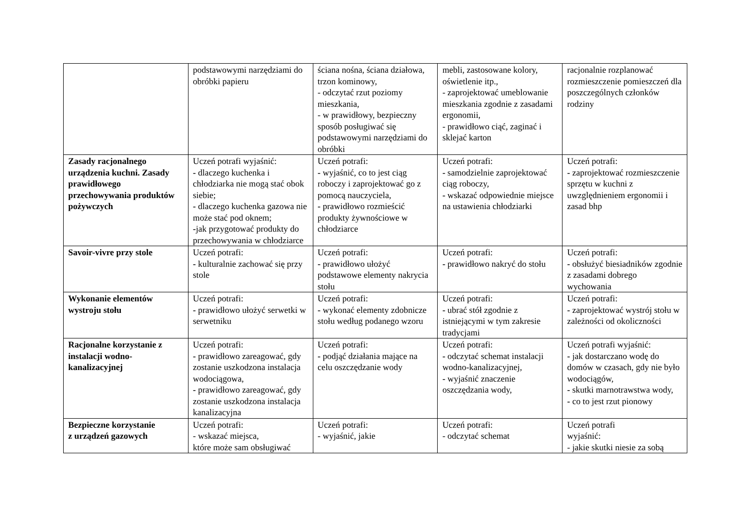| | podstawowymi narzędziami do obróbki papieru | ściana nośna, ściana działowa, trzon kominowy, - odczytać rzut poziomy mieszkania, - w prawidłowy, bezpieczny sposób posługiwać się podstawowymi narzędziami do obróbki | mebli, zastosowane kolory, oświetlenie itp., - zaprojektować umeblowanie mieszkania zgodnie z zasadami ergonomii, - prawidłowo ciąć, zaginać i sklejać karton | racjonalnie rozplanować rozmieszczenie pomieszczeń dla poszczególnych członków rodziny |
| Zasady racjonalnego urządzenia kuchni. Zasady prawidłowego przechowywania produktów pożywczych | Uczeń potrafi wyjaśnić: - dlaczego kuchenka i chłodziarka nie mogą stać obok siebie; - dlaczego kuchenka gazowa nie może stać pod oknem; - jak przygotować produkty do przechowywania w chłodziarce | Uczeń potrafi: - wyjaśnić, co to jest ciąg roboczy i zaprojektować go z pomocą nauczyciela, - prawidłowo rozmieścić produkty żywnościowe w chłodziarce | Uczeń potrafi: - samodzielnie zaprojektować ciąg roboczy, - wskazać odpowiednie miejsce na ustawienia chłodziarki | Uczeń potrafi: - zaprojektować rozmieszczenie sprzętu w kuchni z uwzględnieniem ergonomii i zasad bhp |
| Savoir-vivre przy stole | Uczeń potrafi: - kulturalnie zachować się przy stole | Uczeń potrafi: - prawidłowo ułożyć podstawowe elementy nakrycia stołu | Uczeń potrafi: - prawidłowo nakryć do stołu | Uczeń potrafi: - obsłużyć biesiadników zgodnie z zasadami dobrego wychowania |
| Wykonanie elementów wystroju stołu | Uczeń potrafi: - prawidłowo ułożyć serwetki w serwetniku | Uczeń potrafi: - wykonać elementy zdobnicze stołu według podanego wzoru | Uczeń potrafi: - ubrać stół zgodnie z istniejącymi w tym zakresie tradycjami | Uczeń potrafi: - zaprojektować wystrój stołu w zależności od okoliczności |
| Racjonalne korzystanie z instalacji wodno-kanalizacyjnej | Uczeń potrafi: - prawidłowo zareagować, gdy zostanie uszkodzona instalacja wodociągowa, - prawidłowo zareagować, gdy zostanie uszkodzona instalacja kanalizacyjna | Uczeń potrafi: - podjąć działania mające na celu oszczędzanie wody | Uczeń potrafi: - odczytać schemat instalacji wodno-kanalizacyjnej, - wyjaśnić znaczenie oszczędzania wody, | Uczeń potrafi wyjaśnić: - jak dostarczano wodę do domów w czasach, gdy nie było wodociągów, - skutki marnotrawstwa wody, - co to jest rzut pionowy |
| Bezpieczne korzystanie z urządzeń gazowych | Uczeń potrafi: - wskazać miejsca, które może sam obsługiwać | Uczeń potrafi: - wyjaśnić, jakie | Uczeń potrafi: - odczytać schemat | Uczeń potrafi wyjaśnić: - jakie skutki niesie za sobą |